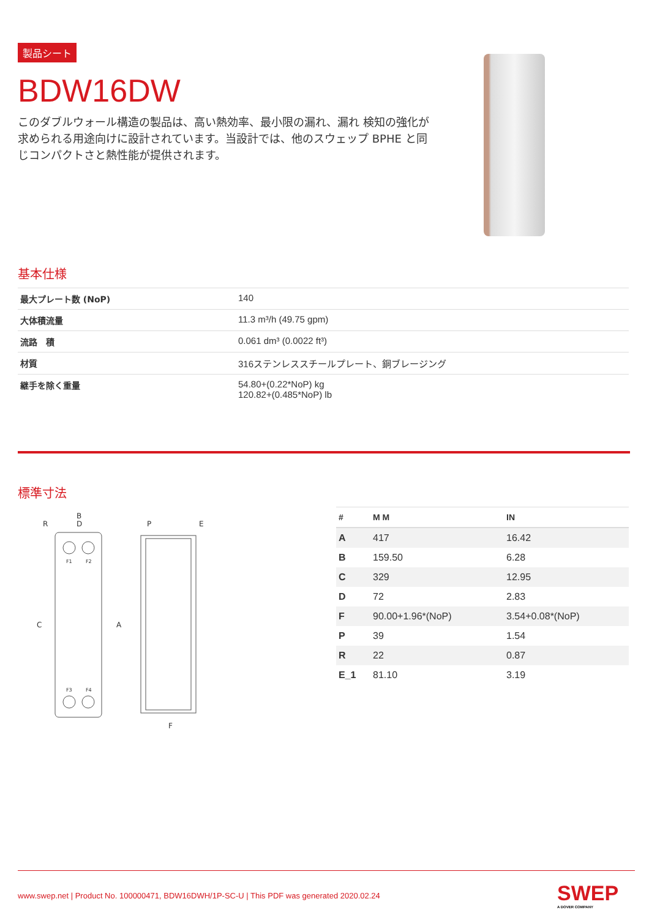製品シート
BDW16DW
このダブルウォール構造の製品は、高い熱効率、最小限の漏れ、漏れ 検知の強化が求められる用途向けに設計されています。当設計では、他のスウェップ BPHE と同じコンパクトさと熱性能が提供されます。
基本仕様
| 最大プレート数 (NoP) | 140 |
| 大体積流量 | 11.3 m³/h (49.75 gpm) |
| 流路 積 | 0.061 dm³ (0.0022 ft³) |
| 材質 | 316ステンレススチールプレート、銅ブレージング |
| 継手を除く重量 | 54.80+(0.22*NoP) kg 120.82+(0.485*NoP) lb |
標準寸法
B
D
R
C
A
P
E
F
F1
F2
F3
F4
| # | M M | IN |
| --- | --- | --- |
| A | 417 | 16.42 |
| B | 159.50 | 6.28 |
| C | 329 | 12.95 |
| D | 72 | 2.83 |
| F | 90.00+1.96*(NoP) | 3.54+0.08*(NoP) |
| P | 39 | 1.54 |
| R | 22 | 0.87 |
| E_1 | 81.10 | 3.19 |
www.swep.net | Product No. 100000471, BDW16DWH/1P-SC-U | This PDF was generated 2020.02.24
SWEP
A DOVER COMPANY